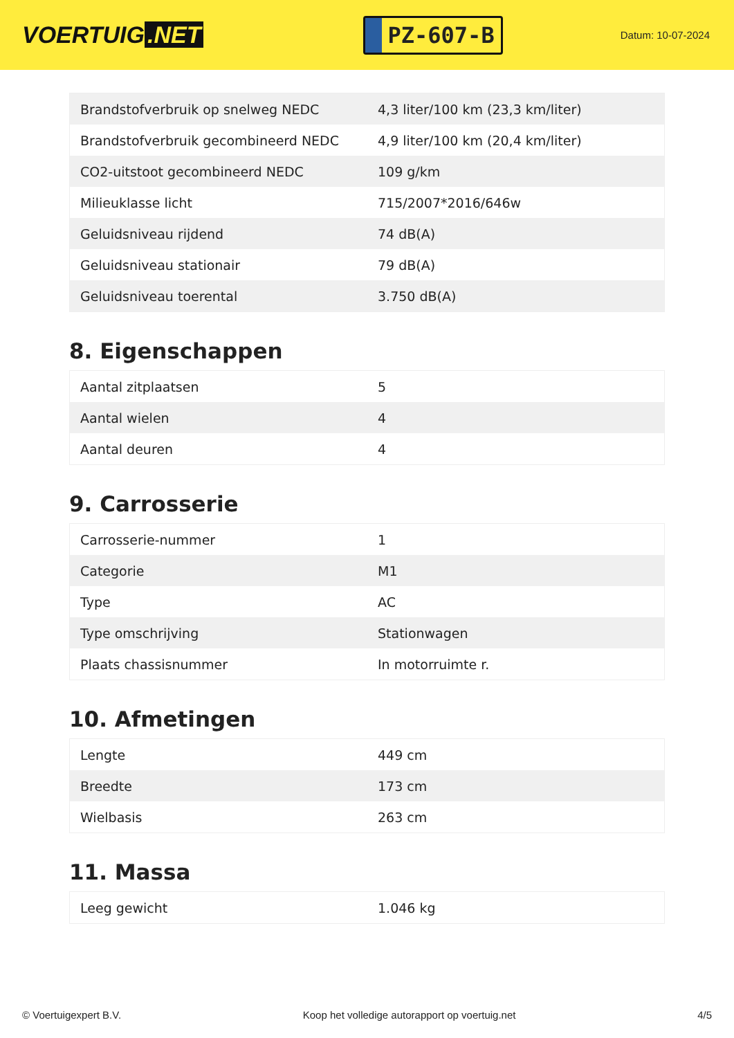VOERTUIG.NET
PZ-607-B
Datum: 10-07-2024
| Brandstofverbruik op snelweg NEDC | 4,3 liter/100 km (23,3 km/liter) |
| Brandstofverbruik gecombineerd NEDC | 4,9 liter/100 km (20,4 km/liter) |
| CO2-uitstoot gecombineerd NEDC | 109 g/km |
| Milieuklasse licht | 715/2007*2016/646w |
| Geluidsniveau rijdend | 74 dB(A) |
| Geluidsniveau stationair | 79 dB(A) |
| Geluidsniveau toerental | 3.750 dB(A) |
8. Eigenschappen
| Aantal zitplaatsen | 5 |
| Aantal wielen | 4 |
| Aantal deuren | 4 |
9. Carrosserie
| Carrosserie-nummer | 1 |
| Categorie | M1 |
| Type | AC |
| Type omschrijving | Stationwagen |
| Plaats chassisnummer | In motorruimte r. |
10. Afmetingen
| Lengte | 449 cm |
| Breedte | 173 cm |
| Wielbasis | 263 cm |
11. Massa
| Leeg gewicht | 1.046 kg |
© Voertuigexpert B.V. Koop het volledige autorapport op voertuig.net 4/5